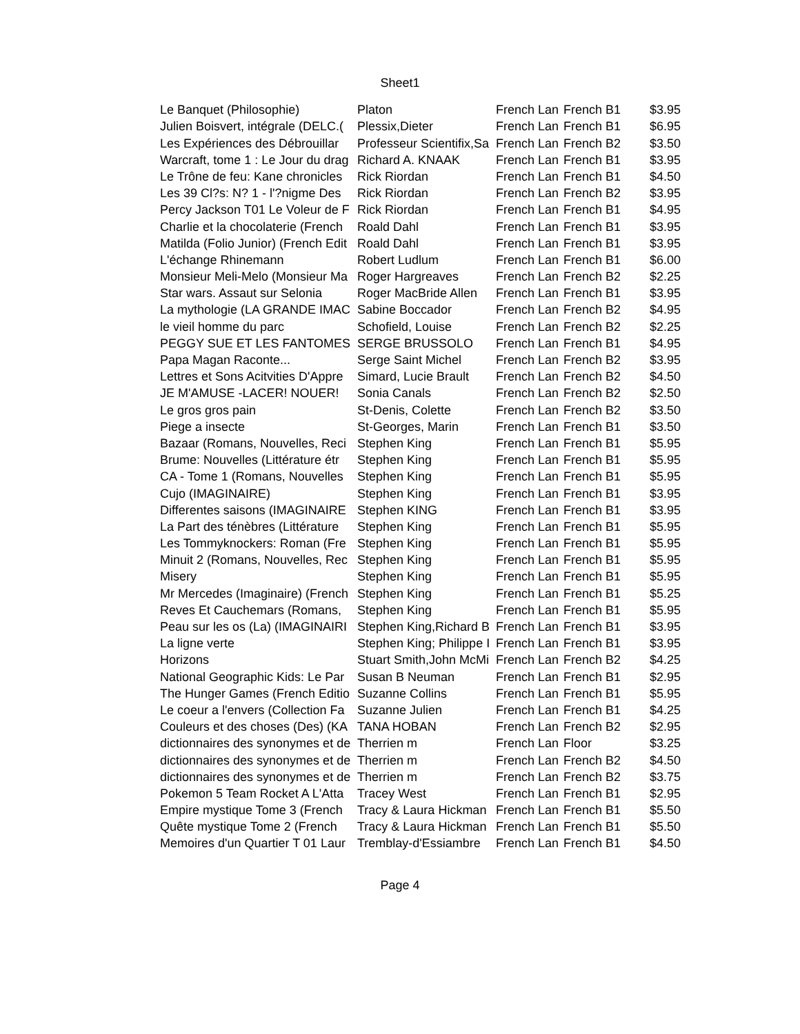Sheet1
| Le Banquet (Philosophie) | Platon | French Lan | French B1 | $3.95 |
| Julien Boisvert, intégrale (DELC.( | Plessix,Dieter | French Lan | French B1 | $6.95 |
| Les Expériences des Débrouillar | Professeur Scientifix,Sa | French Lan | French B2 | $3.50 |
| Warcraft, tome 1 : Le Jour du drag | Richard A. KNAAK | French Lan | French B1 | $3.95 |
| Le Trône de feu: Kane chronicles | Rick Riordan | French Lan | French B1 | $4.50 |
| Les 39 Cl?s: N? 1 - l'?nigme Des | Rick Riordan | French Lan | French B2 | $3.95 |
| Percy Jackson T01 Le Voleur de F | Rick Riordan | French Lan | French B1 | $4.95 |
| Charlie et la chocolaterie (French | Roald Dahl | French Lan | French B1 | $3.95 |
| Matilda (Folio Junior) (French Edit | Roald Dahl | French Lan | French B1 | $3.95 |
| L'échange Rhinemann | Robert Ludlum | French Lan | French B1 | $6.00 |
| Monsieur Meli-Melo (Monsieur Ma | Roger Hargreaves | French Lan | French B2 | $2.25 |
| Star wars. Assaut sur Selonia | Roger MacBride Allen | French Lan | French B1 | $3.95 |
| La mythologie (LA GRANDE IMAC | Sabine Boccador | French Lan | French B2 | $4.95 |
| le vieil homme du parc | Schofield, Louise | French Lan | French B2 | $2.25 |
| PEGGY SUE ET LES FANTOMES | SERGE BRUSSOLO | French Lan | French B1 | $4.95 |
| Papa Magan Raconte... | Serge Saint Michel | French Lan | French B2 | $3.95 |
| Lettres et Sons Acitvities D'Appre | Simard, Lucie Brault | French Lan | French B2 | $4.50 |
| JE M'AMUSE -LACER! NOUER! | Sonia Canals | French Lan | French B2 | $2.50 |
| Le gros gros pain | St-Denis, Colette | French Lan | French B2 | $3.50 |
| Piege a insecte | St-Georges, Marin | French Lan | French B1 | $3.50 |
| Bazaar (Romans, Nouvelles, Reci | Stephen King | French Lan | French B1 | $5.95 |
| Brume: Nouvelles (Littérature étr | Stephen King | French Lan | French B1 | $5.95 |
| CA - Tome 1 (Romans, Nouvelles | Stephen King | French Lan | French B1 | $5.95 |
| Cujo (IMAGINAIRE) | Stephen King | French Lan | French B1 | $3.95 |
| Differentes saisons (IMAGINAIRE | Stephen KING | French Lan | French B1 | $3.95 |
| La Part des ténèbres (Littérature | Stephen King | French Lan | French B1 | $5.95 |
| Les Tommyknockers: Roman (Fre | Stephen King | French Lan | French B1 | $5.95 |
| Minuit 2 (Romans, Nouvelles, Rec | Stephen King | French Lan | French B1 | $5.95 |
| Misery | Stephen King | French Lan | French B1 | $5.95 |
| Mr Mercedes (Imaginaire) (French | Stephen King | French Lan | French B1 | $5.25 |
| Reves Et Cauchemars (Romans, | Stephen King | French Lan | French B1 | $5.95 |
| Peau sur les os (La) (IMAGINAIRI | Stephen King,Richard B | French Lan | French B1 | $3.95 |
| La ligne verte | Stephen King; Philippe I | French Lan | French B1 | $3.95 |
| Horizons | Stuart Smith,John McMi | French Lan | French B2 | $4.25 |
| National Geographic Kids: Le Par | Susan B Neuman | French Lan | French B1 | $2.95 |
| The Hunger Games (French Editio | Suzanne Collins | French Lan | French B1 | $5.95 |
| Le coeur a l'envers (Collection Fa | Suzanne Julien | French Lan | French B1 | $4.25 |
| Couleurs et des choses (Des) (KA | TANA HOBAN | French Lan | French B2 | $2.95 |
| dictionnaires des synonymes et de | Therrien m | French Lan | Floor | $3.25 |
| dictionnaires des synonymes et de | Therrien m | French Lan | French B2 | $4.50 |
| dictionnaires des synonymes et de | Therrien m | French Lan | French B2 | $3.75 |
| Pokemon 5 Team Rocket A L'Atta | Tracey West | French Lan | French B1 | $2.95 |
| Empire mystique Tome 3 (French | Tracy & Laura Hickman | French Lan | French B1 | $5.50 |
| Quête mystique Tome 2 (French | Tracy & Laura Hickman | French Lan | French B1 | $5.50 |
| Memoires d'un Quartier T 01 Laur | Tremblay-d'Essiambre | French Lan | French B1 | $4.50 |
Page 4